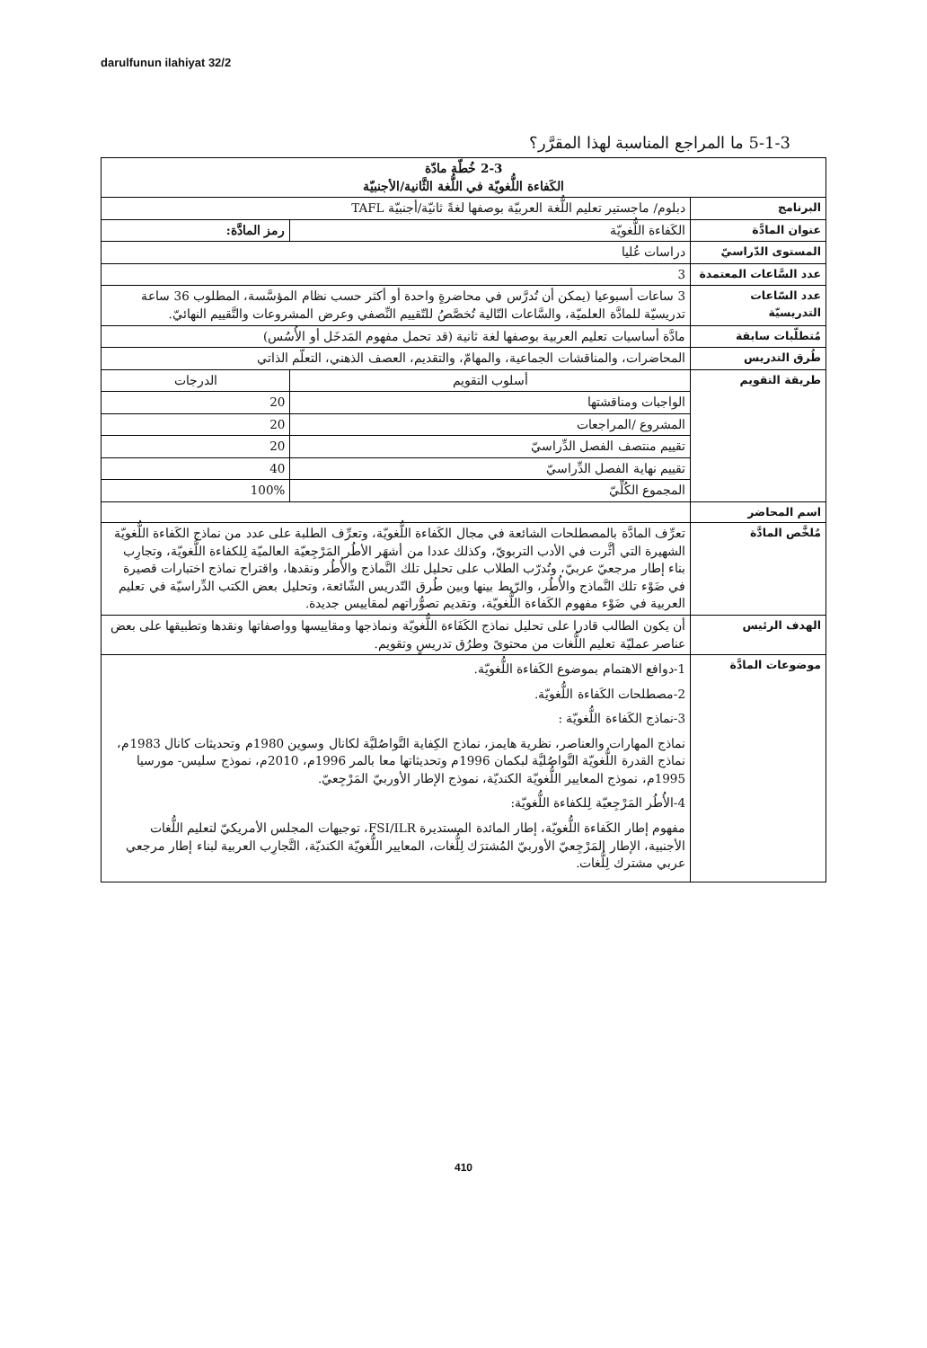darulfunun ilahiyat 32/2
5-1-3 ما المراجع المناسبة لهذا المقرَّر؟
| 2-3 خُطّة مادّة الكَفاءة اللُّغويّة في اللُّغة الثَّانية/الأجنبيّة | | |
| البرنامج | دبلوم/ ماجستير تعليم اللُّغة العربيّة بوصفها لغةً ثانيّة/أجنبيّة TAFL | |
| عنوان المادَّة | الكَفاءة اللُّغويّة | رمز المادَّة: |
| المستوى الدّراسيّ | دراسات عُليا | |
| عدد السَّاعات المعتمدة | 3 | |
| عدد السّاعات التدريسيّة | 3 ساعات أسبوعيا (يمكن أن تُدرَّس في محاضرةٍ واحدة أو أكثر حسب نظام المؤسَّسة، المطلوب 36 ساعة تدريسيّة للمادَّة العلميّة، والسَّاعات التّالية تُخصَّصُ للتّقييم النِّصفي وعرض المشروعات والتَّقييم النهائيّ. | |
| مُتطلّبات سابقة | مادَّة أساسيات تعليم العربية بوصفها لغة ثانية (قد تحمل مفهوم المَدخَل أو الأُسُس) | |
| طُرق التدريس | المحاضرات، والمناقشات الجماعية، والمهامّ، والتقديم، العصف الذهني، التعلّم الذاتي | |
| طريقة التقويم | أسلوب التقويم | الدرجات |
| | الواجبات ومناقشتها | 20 |
| | المشروع /المراجعات | 20 |
| | تقييم منتصف الفصل الدِّراسيّ | 20 |
| | تقييم نهاية الفصل الدِّراسيّ | 40 |
| | المجموع الكُلِّيّ | 100% |
| اسم المحاضر | | |
| مُلخَّص المادَّة | تعرِّف المادَّة بالمصطلحات الشائعة في مجال الكَفاءة اللُّغويّة، وتعرِّف الطلبة على عدد من نماذج الكَفاءة اللُّغويّة الشهيرة التي أثَّرت في الأدب التربويّ، وكذلك عددا من أشهَر الأطُر المَرْجِعيّة العالميّة لِلكفاءة اللُّغويّة، وتجارِب بناء إطار مرجعيّ عربيّ، وتُدرّب الطلاب على تحليل تلك النَّماذج والأُطُر ونقدها، واقتراح نماذج اختبارات قصيرة في ضَوْء تلك النَّماذج والأُطُر، والرّبط بينها وبين طُرق التّدريس الشّائعة، وتحليل بعض الكتب الدِّراسيّة في تعليم العربية في ضَوْء مفهوم الكَفاءة اللُّغويّة، وتقديم تصوُّراتهم لمقاييس جديدة. | |
| الهدف الرئيس | أن يكون الطالب قادرا على تحليل نماذج الكَفَاءة اللُّغويّة ونماذجها ومقاييسها وواصفاتها ونقدها وتطبيقها على بعض عناصر عمليّة تعليم اللُّغات من محتوىً وطرُق تدريسٍ وتقويم. | |
| موضوعات المادَّة | 1-دوافع الاهتمام بموضوع الكَفاءة اللُّغويّة. 2-مصطلحات الكَفاءة اللُّغويّة. 3-نماذج الكَفاءة اللُّغويّة : نماذج المهارات والعناصر، نظرية هايمز، نماذج الكِفاية التَّواصُليَّة لكانال وسوين 1980م وتحديثات كانال 1983م، نماذج القدرة اللُّغويّة التَّواصُليَّة لبكمان 1996م وتحديثاتها معا بالمر 1996م، 2010م، نموذج سليس- مورسيا 1995م، نموذج المعايير اللُّغويّة الكنديّة، نموذج الإطار الأوربيّ المَرْجِعيّ. 4-الأُطُر المَرْجِعيّة لِلكفاءة اللُّغويّة: مفهوم إطار الكَفاءة اللُّغويّة، إطار المائدة المستديرة FSI/ILR، توجيهات المجلس الأمريكيّ لتعليم اللُّغات الأجنبية، الإطار المَرْجِعيّ الأوربيّ المُشترَك لِلُّغات، المعايير اللُّغويّة الكنديّة، التَّجارِب العربية لبناء إطار مرجعي عربي مشترك لِلُّغات. | |
410